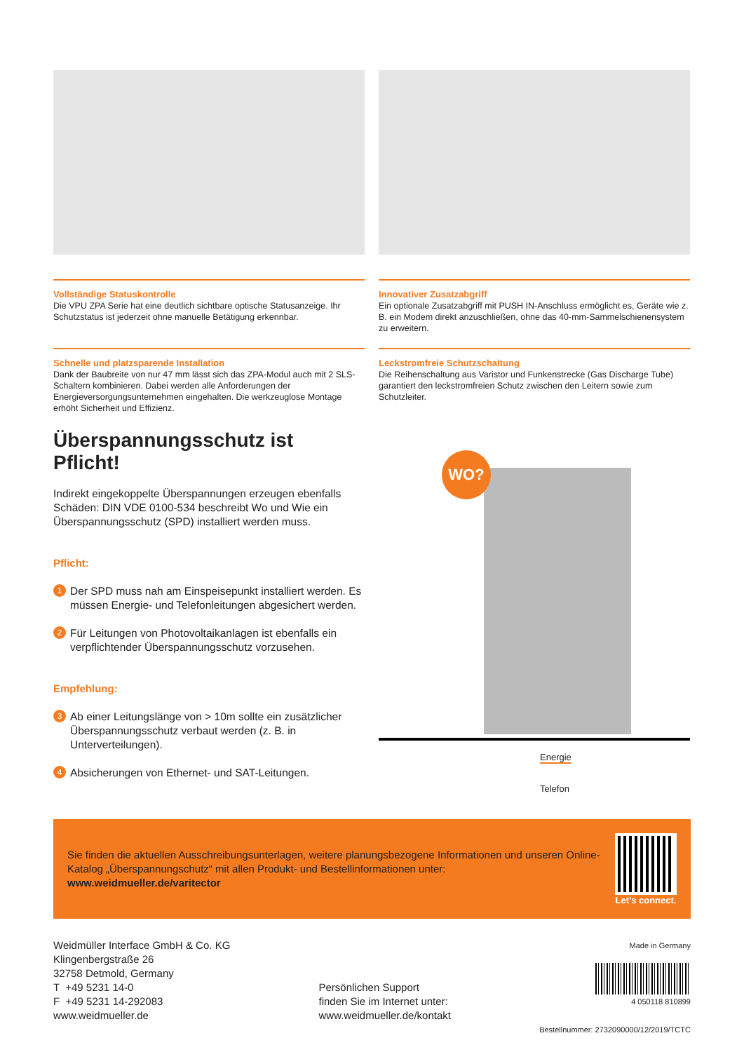Vollständige Statuskontrolle
Die VPU ZPA Serie hat eine deutlich sichtbare optische Statusanzeige. Ihr Schutzstatus ist jederzeit ohne manuelle Betätigung erkennbar.
Innovativer Zusatzabgriff
Ein optionale Zusatzabgriff mit PUSH IN-Anschluss ermöglicht es, Geräte wie z. B. ein Modem direkt anzuschließen, ohne das 40-mm-Sammelschienensystem zu erweitern.
Schnelle und platzsparende Installation
Dank der Baubreite von nur 47 mm lässt sich das ZPA-Modul auch mit 2 SLS-Schaltern kombinieren. Dabei werden alle Anforderungen der Energieversorgungsunternehmen eingehalten. Die werkzeuglose Montage erhöht Sicherheit und Effizienz.
Leckstromfreie Schutzschaltung
Die Reihenschaltung aus Varistor und Funkenstrecke (Gas Discharge Tube) garantiert den leckstromfreien Schutz zwischen den Leitern sowie zum Schutzleiter.
Überspannungsschutz ist Pflicht!
Indirekt eingekoppelte Überspannungen erzeugen ebenfalls Schäden: DIN VDE 0100-534 beschreibt Wo und Wie ein Überspannungsschutz (SPD) installiert werden muss.
Pflicht:
1 Der SPD muss nah am Einspeisepunkt installiert werden. Es müssen Energie- und Telefonleitungen abgesichert werden.
2 Für Leitungen von Photovoltaikanlagen ist ebenfalls ein verpflichtender Überspannungsschutz vorzusehen.
Empfehlung:
3 Ab einer Leitungslänge von > 10m sollte ein zusätzlicher Überspannungsschutz verbaut werden (z. B. in Unterverteilungen).
4 Absicherungen von Ethernet- und SAT-Leitungen.
WO?
Energie
Telefon
Sie finden die aktuellen Ausschreibungsunterlagen, weitere planungsbezogene Informationen und unseren Online-Katalog „Überspannungschutz“ mit allen Produkt- und Bestellinformationen unter:
www.weidmueller.de/varitector
Let’s connect.
Weidmüller Interface GmbH & Co. KG
Klingenbergstraße 26
32758 Detmold, Germany
T +49 5231 14-0
F +49 5231 14-292083
www.weidmueller.de
Persönlichen Support
finden Sie im Internet unter:
www.weidmueller.de/kontakt
Made in Germany
4 050118 810899
Bestellnummer: 2732090000/12/2019/TCTC